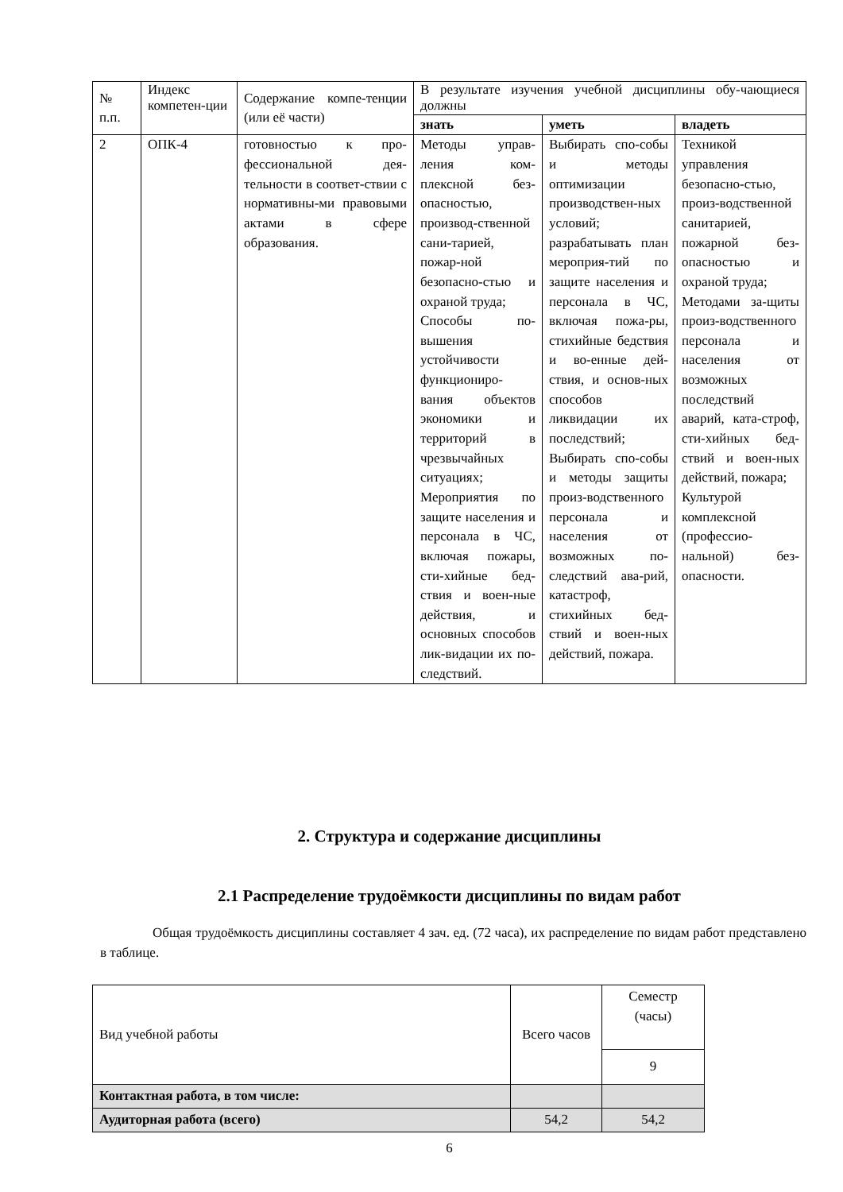| № п.п. | Индекс компетен-ции | Содержание компе-тенции (или её части) | В результате изучения учебной дисциплины обу-чающиеся должны | | |
| | | | знать | уметь | владеть |
| 2 | ОПК-4 | готовностью к про-фессиональной дея-тельности в соответ-ствии с нормативны-ми правовыми актами в сфере образования. | Методы управ-ления ком-плексной без-опасностью, производ-ственной сани-тарией, пожар-ной безопасно-стью и охраной труда; Способы по-вышения устойчивости функциониро-вания объектов экономики и территорий в чрезвычайных ситуациях; Мероприятия по защите населения и персонала в ЧС, включая пожары, сти-хийные бед-ствия и воен-ные действия, и основных способов лик-видации их по-следствий. | Выбирать спо-собы и методы оптимизации производствен-ных условий; разрабатывать план мероприя-тий по защите населения и персонала в ЧС, включая пожа-ры, стихийные бедствия и во-енные дей-ствия, и основ-ных способов ликвидации их последствий; Выбирать спо-собы и методы защиты произ-водственного персонала и населения от возможных по-следствий ава-рий, катастроф, стихийных бед-ствий и воен-ных действий, пожара. | Техникой управления безопасно-стью, произ-водственной санитарией, пожарной без-опасностью и охраной труда; Методами за-щиты произ-водственного персонала и населения от возможных последствий аварий, ката-строф, сти-хийных бед-ствий и воен-ных действий, пожара; Культурой комплексной (профессио-нальной) без-опасности. |
2. Структура и содержание дисциплины
2.1 Распределение трудоёмкости дисциплины по видам работ
Общая трудоёмкость дисциплины составляет 4 зач. ед. (72 часа), их распределение по видам работ представлено в таблице.
| Вид учебной работы | Всего часов | Семестр (часы) |
| | | 9 |
| Контактная работа, в том числе: | | |
| Аудиторная работа (всего) | 54,2 | 54,2 |
6